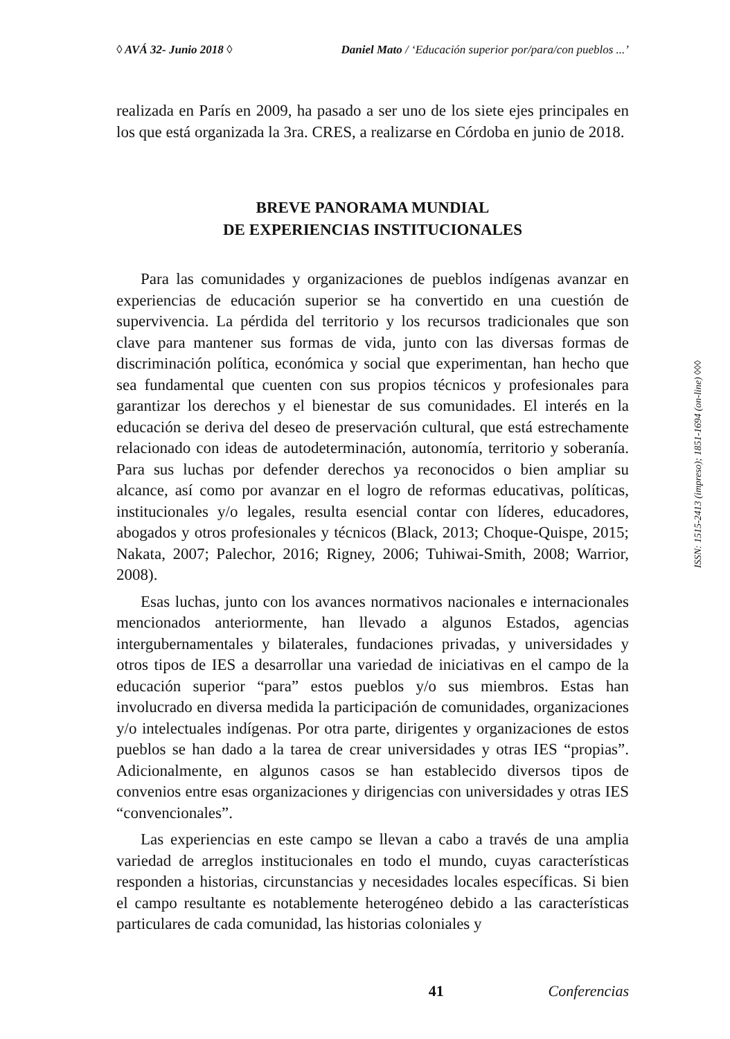◊ AVÁ 32- Junio 2018 ◊ Daniel Mato / ‘Educación superior por/para/con pueblos ...’
realizada en París en 2009, ha pasado a ser uno de los siete ejes principales en los que está organizada la 3ra. CRES, a realizarse en Córdoba en junio de 2018.
BREVE PANORAMA MUNDIAL
DE EXPERIENCIAS INSTITUCIONALES
Para las comunidades y organizaciones de pueblos indígenas avanzar en experiencias de educación superior se ha convertido en una cuestión de supervivencia. La pérdida del territorio y los recursos tradicionales que son clave para mantener sus formas de vida, junto con las diversas formas de discriminación política, económica y social que experimentan, han hecho que sea fundamental que cuenten con sus propios técnicos y profesionales para garantizar los derechos y el bienestar de sus comunidades. El interés en la educación se deriva del deseo de preservación cultural, que está estrechamente relacionado con ideas de autodeterminación, autonomía, territorio y soberanía. Para sus luchas por defender derechos ya reconocidos o bien ampliar su alcance, así como por avanzar en el logro de reformas educativas, políticas, institucionales y/o legales, resulta esencial contar con líderes, educadores, abogados y otros profesionales y técnicos (Black, 2013; Choque-Quispe, 2015; Nakata, 2007; Palechor, 2016; Rigney, 2006; Tuhiwai-Smith, 2008; Warrior, 2008).
Esas luchas, junto con los avances normativos nacionales e internacionales mencionados anteriormente, han llevado a algunos Estados, agencias intergubernamentales y bilaterales, fundaciones privadas, y universidades y otros tipos de IES a desarrollar una variedad de iniciativas en el campo de la educación superior “para” estos pueblos y/o sus miembros. Estas han involucrado en diversa medida la participación de comunidades, organizaciones y/o intelectuales indígenas. Por otra parte, dirigentes y organizaciones de estos pueblos se han dado a la tarea de crear universidades y otras IES “propias”. Adicionalmente, en algunos casos se han establecido diversos tipos de convenios entre esas organizaciones y dirigencias con universidades y otras IES “convencionales”.
Las experiencias en este campo se llevan a cabo a través de una amplia variedad de arreglos institucionales en todo el mundo, cuyas características responden a historias, circunstancias y necesidades locales específicas. Si bien el campo resultante es notablemente heterogéneo debido a las características particulares de cada comunidad, las historias coloniales y
ISSN: 1515-2413 (impreso); 1851-1694 (on-line) ◊◊◊
41 Conferencias